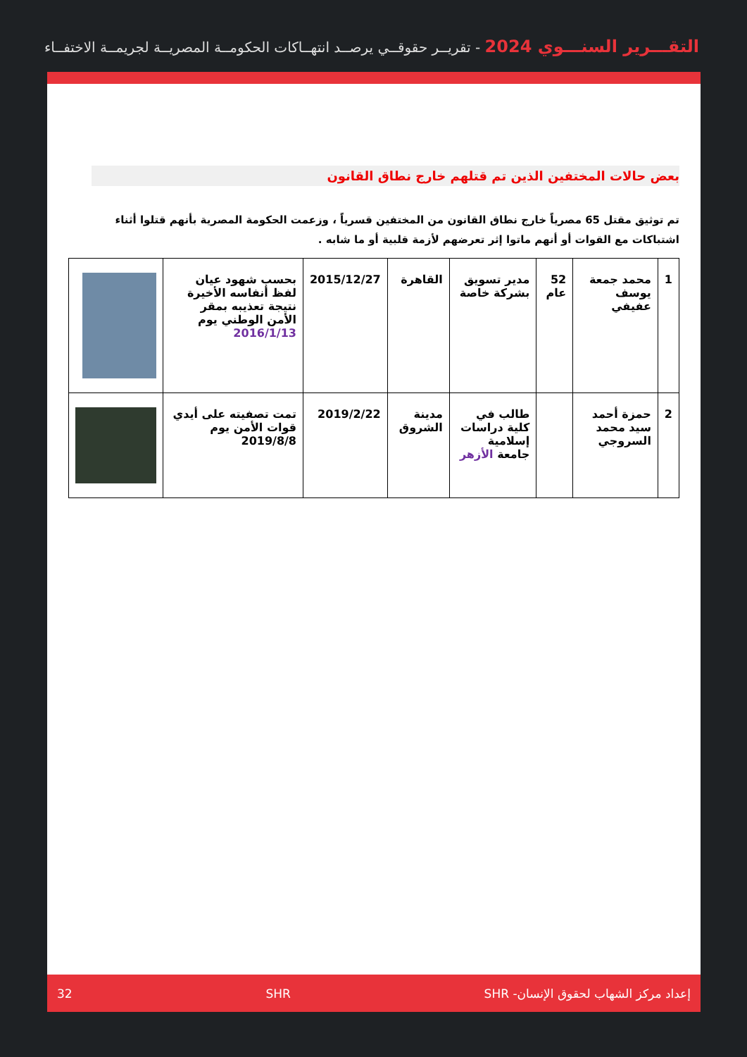التقـــرير السنـــوي 2024 - تقريــر حقوقــي يرصــد انتهــاكات الحكومــة المصريــة لجريمــة الاختفــاء
بعض حالات المختفين الذين تم قتلهم خارج نطاق القانون
تم توثيق مقتل 65 مصرياً خارج نطاق القانون من المختفين قسرياً ، وزعمت الحكومة المصرية بأنهم قتلوا أثناء اشتباكات مع القوات أو أنهم ماتوا إثر تعرضهم لأزمة قلبية أو ما شابه .
| 1 | محمد جمعة يوسف عفيفي | 52 عام | مدير تسويق بشركة خاصة | القاهرة | 2015/12/27 | بحسب شهود عيان لفظ أنفاسه الأخيرة نتيجة تعذيبه بمقر الأمن الوطني يوم 2016/1/13 | |
| 2 | حمزة أحمد سيد محمد السروجي | | طالب في كلية دراسات إسلامية جامعة الأزهر | مدينة الشروق | 2019/2/22 | تمت تصفيته على أيدي قوات الأمن يوم 2019/8/8 | |
إعداد مركز الشهاب لحقوق الإنسان- SHR SHR 32